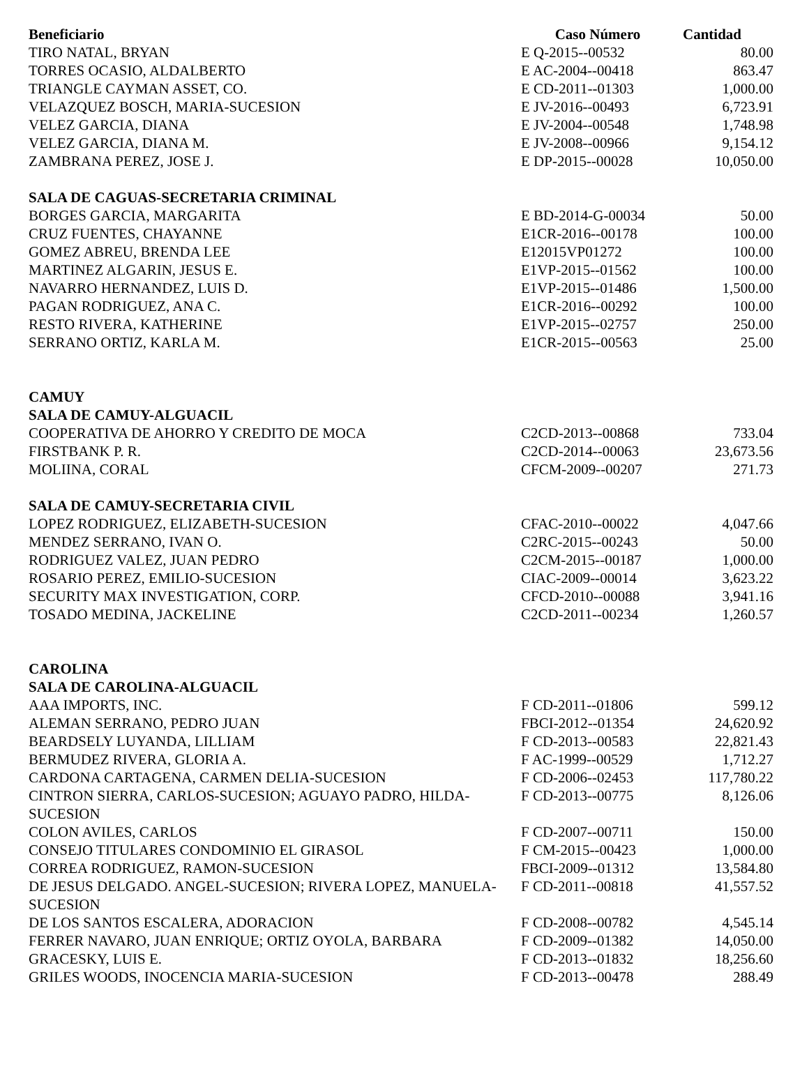| Beneficiario | Caso Número | Cantidad |
| --- | --- | --- |
| TIRO NATAL, BRYAN | E Q-2015--00532 | 80.00 |
| TORRES OCASIO, ALDALBERTO | E AC-2004--00418 | 863.47 |
| TRIANGLE CAYMAN ASSET, CO. | E CD-2011--01303 | 1,000.00 |
| VELAZQUEZ BOSCH, MARIA-SUCESION | E JV-2016--00493 | 6,723.91 |
| VELEZ GARCIA, DIANA | E JV-2004--00548 | 1,748.98 |
| VELEZ GARCIA, DIANA M. | E JV-2008--00966 | 9,154.12 |
| ZAMBRANA PEREZ, JOSE J. | E DP-2015--00028 | 10,050.00 |
| SALA DE CAGUAS-SECRETARIA CRIMINAL | | |
| BORGES GARCIA, MARGARITA | E BD-2014-G-00034 | 50.00 |
| CRUZ FUENTES, CHAYANNE | E1CR-2016--00178 | 100.00 |
| GOMEZ ABREU, BRENDA LEE | E12015VP01272 | 100.00 |
| MARTINEZ ALGARIN, JESUS E. | E1VP-2015--01562 | 100.00 |
| NAVARRO HERNANDEZ, LUIS D. | E1VP-2015--01486 | 1,500.00 |
| PAGAN RODRIGUEZ, ANA C. | E1CR-2016--00292 | 100.00 |
| RESTO RIVERA, KATHERINE | E1VP-2015--02757 | 250.00 |
| SERRANO ORTIZ, KARLA M. | E1CR-2015--00563 | 25.00 |
| CAMUY | | |
| SALA DE CAMUY-ALGUACIL | | |
| COOPERATIVA DE AHORRO Y CREDITO DE MOCA | C2CD-2013--00868 | 733.04 |
| FIRSTBANK P. R. | C2CD-2014--00063 | 23,673.56 |
| MOLIINA, CORAL | CFCM-2009--00207 | 271.73 |
| SALA DE CAMUY-SECRETARIA CIVIL | | |
| LOPEZ RODRIGUEZ, ELIZABETH-SUCESION | CFAC-2010--00022 | 4,047.66 |
| MENDEZ SERRANO, IVAN O. | C2RC-2015--00243 | 50.00 |
| RODRIGUEZ VALEZ, JUAN PEDRO | C2CM-2015--00187 | 1,000.00 |
| ROSARIO PEREZ, EMILIO-SUCESION | CIAC-2009--00014 | 3,623.22 |
| SECURITY MAX INVESTIGATION, CORP. | CFCD-2010--00088 | 3,941.16 |
| TOSADO MEDINA, JACKELINE | C2CD-2011--00234 | 1,260.57 |
| CAROLINA | | |
| SALA DE CAROLINA-ALGUACIL | | |
| AAA IMPORTS, INC. | F CD-2011--01806 | 599.12 |
| ALEMAN SERRANO, PEDRO JUAN | FBCI-2012--01354 | 24,620.92 |
| BEARDSELY LUYANDA, LILLIAM | F CD-2013--00583 | 22,821.43 |
| BERMUDEZ RIVERA, GLORIA A. | F AC-1999--00529 | 1,712.27 |
| CARDONA CARTAGENA, CARMEN DELIA-SUCESION | F CD-2006--02453 | 117,780.22 |
| CINTRON SIERRA, CARLOS-SUCESION; AGUAYO PADRO, HILDA-SUCESION | F CD-2013--00775 | 8,126.06 |
| COLON AVILES, CARLOS | F CD-2007--00711 | 150.00 |
| CONSEJO TITULARES CONDOMINIO EL GIRASOL | F CM-2015--00423 | 1,000.00 |
| CORREA RODRIGUEZ, RAMON-SUCESION | FBCI-2009--01312 | 13,584.80 |
| DE JESUS DELGADO. ANGEL-SUCESION; RIVERA LOPEZ, MANUELA-SUCESION | F CD-2011--00818 | 41,557.52 |
| DE LOS SANTOS ESCALERA, ADORACION | F CD-2008--00782 | 4,545.14 |
| FERRER NAVARO, JUAN ENRIQUE; ORTIZ OYOLA, BARBARA | F CD-2009--01382 | 14,050.00 |
| GRACESKY, LUIS E. | F CD-2013--01832 | 18,256.60 |
| GRILES WOODS, INOCENCIA MARIA-SUCESION | F CD-2013--00478 | 288.49 |